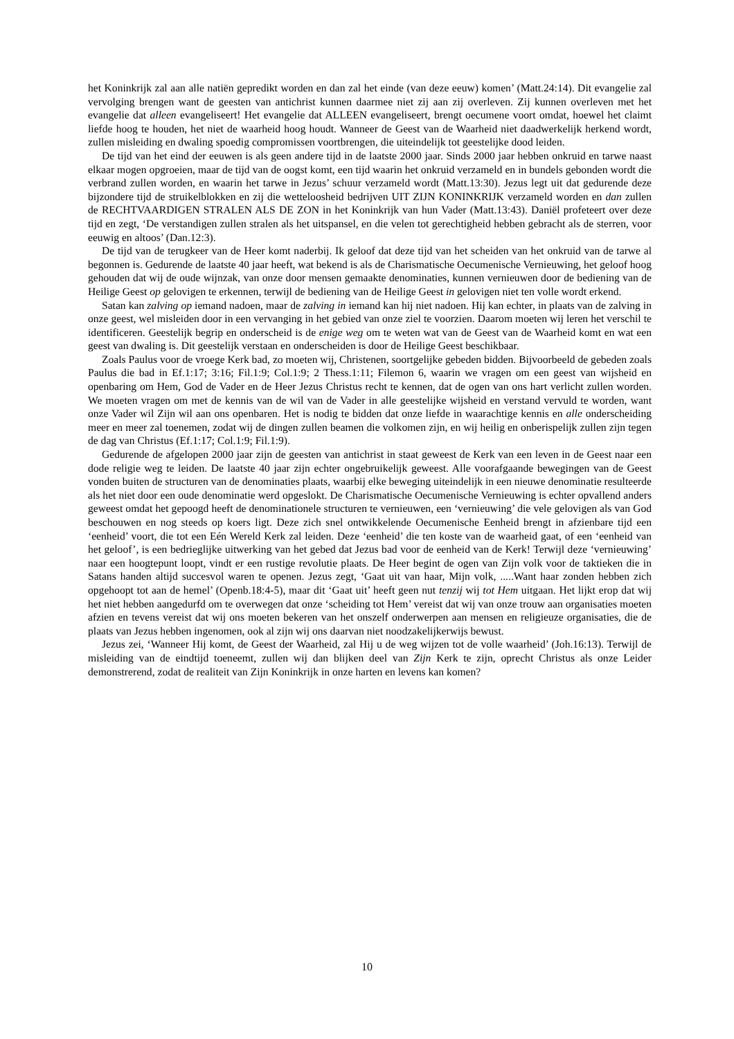het Koninkrijk zal aan alle natiën gepredikt worden en dan zal het einde (van deze eeuw) komen’ (Matt.24:14). Dit evangelie zal vervolging brengen want de geesten van antichrist kunnen daarmee niet zij aan zij overleven. Zij kunnen overleven met het evangelie dat alleen evangeliseert! Het evangelie dat ALLEEN evangeliseert, brengt oecumene voort omdat, hoewel het claimt liefde hoog te houden, het niet de waarheid hoog houdt. Wanneer de Geest van de Waarheid niet daadwerkelijk herkend wordt, zullen misleiding en dwaling spoedig compromissen voortbrengen, die uiteindelijk tot geestelijke dood leiden.
De tijd van het eind der eeuwen is als geen andere tijd in de laatste 2000 jaar. Sinds 2000 jaar hebben onkruid en tarwe naast elkaar mogen opgroeien, maar de tijd van de oogst komt, een tijd waarin het onkruid verzameld en in bundels gebonden wordt die verbrand zullen worden, en waarin het tarwe in Jezus’ schuur verzameld wordt (Matt.13:30). Jezus legt uit dat gedurende deze bijzondere tijd de struikelblokken en zij die wetteloosheid bedrijven UIT ZIJN KONINKRIJK verzameld worden en dan zullen de RECHTVAARDIGEN STRALEN ALS DE ZON in het Koninkrijk van hun Vader (Matt.13:43). Daniël profeteert over deze tijd en zegt, ‘De verstandigen zullen stralen als het uitspansel, en die velen tot gerechtigheid hebben gebracht als de sterren, voor eeuwig en altoos’ (Dan.12:3).
De tijd van de terugkeer van de Heer komt naderbij. Ik geloof dat deze tijd van het scheiden van het onkruid van de tarwe al begonnen is. Gedurende de laatste 40 jaar heeft, wat bekend is als de Charismatische Oecumenische Vernieuwing, het geloof hoog gehouden dat wij de oude wijnzak, van onze door mensen gemaakte denominaties, kunnen vernieuwen door de bediening van de Heilige Geest op gelovigen te erkennen, terwijl de bediening van de Heilige Geest in gelovigen niet ten volle wordt erkend.
Satan kan zalving op iemand nadoen, maar de zalving in iemand kan hij niet nadoen. Hij kan echter, in plaats van de zalving in onze geest, wel misleiden door in een vervanging in het gebied van onze ziel te voorzien. Daarom moeten wij leren het verschil te identificeren. Geestelijk begrip en onderscheid is de enige weg om te weten wat van de Geest van de Waarheid komt en wat een geest van dwaling is. Dit geestelijk verstaan en onderscheiden is door de Heilige Geest beschikbaar.
Zoals Paulus voor de vroege Kerk bad, zo moeten wij, Christenen, soortgelijke gebeden bidden. Bijvoorbeeld de gebeden zoals Paulus die bad in Ef.1:17; 3:16; Fil.1:9; Col.1:9; 2 Thess.1:11; Filemon 6, waarin we vragen om een geest van wijsheid en openbaring om Hem, God de Vader en de Heer Jezus Christus recht te kennen, dat de ogen van ons hart verlicht zullen worden. We moeten vragen om met de kennis van de wil van de Vader in alle geestelijke wijsheid en verstand vervuld te worden, want onze Vader wil Zijn wil aan ons openbaren. Het is nodig te bidden dat onze liefde in waarachtige kennis en alle onderscheiding meer en meer zal toenemen, zodat wij de dingen zullen beamen die volkomen zijn, en wij heilig en onberispelijk zullen zijn tegen de dag van Christus (Ef.1:17; Col.1:9; Fil.1:9).
Gedurende de afgelopen 2000 jaar zijn de geesten van antichrist in staat geweest de Kerk van een leven in de Geest naar een dode religie weg te leiden. De laatste 40 jaar zijn echter ongebruikelijk geweest. Alle voorafgaande bewegingen van de Geest vonden buiten de structuren van de denominaties plaats, waarbij elke beweging uiteindelijk in een nieuwe denominatie resulteerde als het niet door een oude denominatie werd opgeslokt. De Charismatische Oecumenische Vernieuwing is echter opvallend anders geweest omdat het gepoogd heeft de denominationele structuren te vernieuwen, een ‘vernieuwing’ die vele gelovigen als van God beschouwen en nog steeds op koers ligt. Deze zich snel ontwikkelende Oecumenische Eenheid brengt in afzienbare tijd een ‘eenheid’ voort, die tot een Eén Wereld Kerk zal leiden. Deze ‘eenheid’ die ten koste van de waarheid gaat, of een ‘eenheid van het geloof’, is een bedrieglijke uitwerking van het gebed dat Jezus bad voor de eenheid van de Kerk! Terwijl deze ‘vernieuwing’ naar een hoogtepunt loopt, vindt er een rustige revolutie plaats. De Heer begint de ogen van Zijn volk voor de taktieken die in Satans handen altijd succesvol waren te openen. Jezus zegt, ‘Gaat uit van haar, Mijn volk, .....Want haar zonden hebben zich opgehoopt tot aan de hemel’ (Openb.18:4-5), maar dit ‘Gaat uit’ heeft geen nut tenzij wij tot Hem uitgaan. Het lijkt erop dat wij het niet hebben aangedurfd om te overwegen dat onze ‘scheiding tot Hem’ vereist dat wij van onze trouw aan organisaties moeten afzien en tevens vereist dat wij ons moeten bekeren van het onszelf onderwerpen aan mensen en religieuze organisaties, die de plaats van Jezus hebben ingenomen, ook al zijn wij ons daarvan niet noodzakelijkerwijs bewust.
Jezus zei, ‘Wanneer Hij komt, de Geest der Waarheid, zal Hij u de weg wijzen tot de volle waarheid’ (Joh.16:13). Terwijl de misleiding van de eindtijd toeneemt, zullen wij dan blijken deel van Zijn Kerk te zijn, oprecht Christus als onze Leider demonstrerend, zodat de realiteit van Zijn Koninkrijk in onze harten en levens kan komen?
10